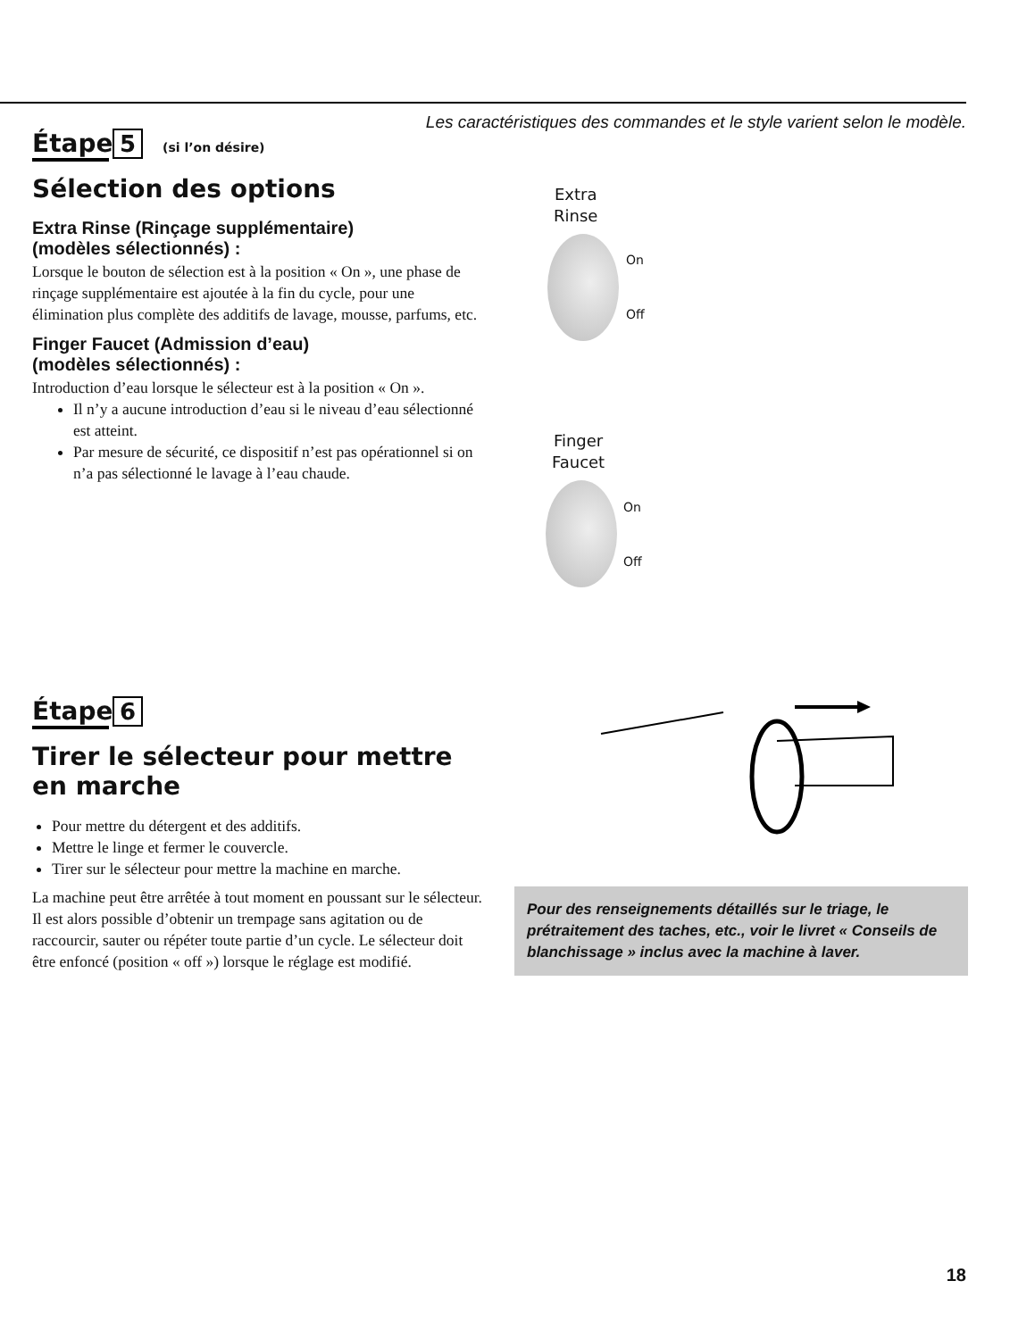Les caractéristiques des commandes et le style varient selon le modèle.
Étape 5 (si l’on désire)
Sélection des options
Extra Rinse (Rinçage supplémentaire)
(modèles sélectionnés) :
Lorsque le bouton de sélection est à la position « On », une phase de rinçage supplémentaire est ajoutée à la fin du cycle, pour une élimination plus complète des additifs de lavage, mousse, parfums, etc.
Finger Faucet (Admission d’eau)
(modèles sélectionnés) :
Introduction d’eau lorsque le sélecteur est à la position « On ».
Il n’y a aucune introduction d’eau si le niveau d’eau sélectionné est atteint.
Par mesure de sécurité, ce dispositif n’est pas opérationnel si on n’a pas sélectionné le lavage à l’eau chaude.
Extra
Rinse
On
Off
Finger
Faucet
On
Off
Étape 6
Tirer le sélecteur pour mettre en marche
Pour mettre du détergent et des additifs.
Mettre le linge et fermer le couvercle.
Tirer sur le sélecteur pour mettre la machine en marche.
La machine peut être arrêtée à tout moment en poussant sur le sélecteur. Il est alors possible d’obtenir un trempage sans agitation ou de raccourcir, sauter ou répéter toute partie d’un cycle. Le sélecteur doit être enfoncé (position « off ») lorsque le réglage est modifié.
Pour des renseignements détaillés sur le triage, le prétraitement des taches, etc., voir le livret « Conseils de blanchissage » inclus avec la machine à laver.
18